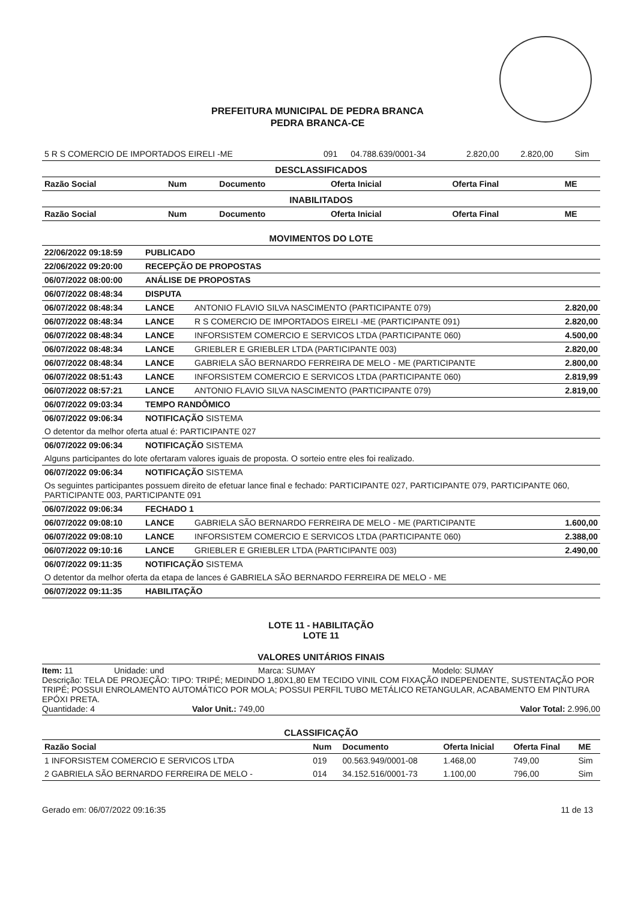PREFEITURA MUNICIPAL DE PEDRA BRANCA
PEDRA BRANCA-CE
| 5 R S COMERCIO DE IMPORTADOS EIRELI -ME | 091 | 04.788.639/0001-34 | 2.820,00 | 2.820,00 | Sim |
DESCLASSIFICADOS
| Razão Social | Num | Documento | Oferta Inicial | Oferta Final | ME |
| --- | --- | --- | --- | --- | --- |
INABILITADOS
| Razão Social | Num | Documento | Oferta Inicial | Oferta Final | ME |
| --- | --- | --- | --- | --- | --- |
MOVIMENTOS DO LOTE
| 22/06/2022 09:18:59 | PUBLICADO | | |
| 22/06/2022 09:20:00 | RECEPÇÃO DE PROPOSTAS | | |
| 06/07/2022 08:00:00 | ANÁLISE DE PROPOSTAS | | |
| 06/07/2022 08:48:34 | DISPUTA | | |
| 06/07/2022 08:48:34 | LANCE | ANTONIO FLAVIO SILVA NASCIMENTO (PARTICIPANTE 079) | 2.820,00 |
| 06/07/2022 08:48:34 | LANCE | R S COMERCIO DE IMPORTADOS EIRELI -ME (PARTICIPANTE 091) | 2.820,00 |
| 06/07/2022 08:48:34 | LANCE | INFORSISTEM COMERCIO E SERVICOS LTDA (PARTICIPANTE 060) | 4.500,00 |
| 06/07/2022 08:48:34 | LANCE | GRIEBLER E GRIEBLER LTDA (PARTICIPANTE 003) | 2.820,00 |
| 06/07/2022 08:48:34 | LANCE | GABRIELA SÃO BERNARDO FERREIRA DE MELO - ME (PARTICIPANTE | 2.800,00 |
| 06/07/2022 08:51:43 | LANCE | INFORSISTEM COMERCIO E SERVICOS LTDA (PARTICIPANTE 060) | 2.819,99 |
| 06/07/2022 08:57:21 | LANCE | ANTONIO FLAVIO SILVA NASCIMENTO (PARTICIPANTE 079) | 2.819,00 |
| 06/07/2022 09:03:34 | TEMPO RANDÔMICO | | |
| 06/07/2022 09:06:34 | NOTIFICAÇÃO SISTEMA | | |
| O detentor da melhor oferta atual é: PARTICIPANTE 027 | | | |
| 06/07/2022 09:06:34 | NOTIFICAÇÃO SISTEMA | | |
| Alguns participantes do lote ofertaram valores iguais de proposta. O sorteio entre eles foi realizado. | | | |
| 06/07/2022 09:06:34 | NOTIFICAÇÃO SISTEMA | | |
| Os seguintes participantes possuem direito de efetuar lance final e fechado: PARTICIPANTE 027, PARTICIPANTE 079, PARTICIPANTE 060, PARTICIPANTE 003, PARTICIPANTE 091 | | | |
| 06/07/2022 09:06:34 | FECHADO 1 | | |
| 06/07/2022 09:08:10 | LANCE | GABRIELA SÃO BERNARDO FERREIRA DE MELO - ME (PARTICIPANTE | 1.600,00 |
| 06/07/2022 09:08:10 | LANCE | INFORSISTEM COMERCIO E SERVICOS LTDA (PARTICIPANTE 060) | 2.388,00 |
| 06/07/2022 09:10:16 | LANCE | GRIEBLER E GRIEBLER LTDA (PARTICIPANTE 003) | 2.490,00 |
| 06/07/2022 09:11:35 | NOTIFICAÇÃO SISTEMA | | |
| O detentor da melhor oferta da etapa de lances é GABRIELA SÃO BERNARDO FERREIRA DE MELO - ME | | | |
| 06/07/2022 09:11:35 | HABILITAÇÃO | | |
LOTE 11 - HABILITAÇÃO
LOTE 11
VALORES UNITÁRIOS FINAIS
Item: 11 Unidade: und Marca: SUMAY Modelo: SUMAY
Descrição: TELA DE PROJEÇÃO: TIPO: TRIPÉ; MEDINDO 1,80X1,80 EM TECIDO VINIL COM FIXAÇÃO INDEPENDENTE, SUSTENTAÇÃO POR TRIPÉ; POSSUI ENROLAMENTO AUTOMÁTICO POR MOLA; POSSUI PERFIL TUBO METÁLICO RETANGULAR, ACABAMENTO EM PINTURA EPÓXI PRETA.
Quantidade: 4 Valor Unit.: 749,00 Valor Total: 2.996,00
CLASSIFICAÇÃO
| Razão Social | Num | Documento | Oferta Inicial | Oferta Final | ME |
| --- | --- | --- | --- | --- | --- |
| 1 INFORSISTEM COMERCIO E SERVICOS LTDA | 019 | 00.563.949/0001-08 | 1.468,00 | 749,00 | Sim |
| 2 GABRIELA SÃO BERNARDO FERREIRA DE MELO - | 014 | 34.152.516/0001-73 | 1.100,00 | 796,00 | Sim |
Gerado em: 06/07/2022 09:16:35 11 de 13